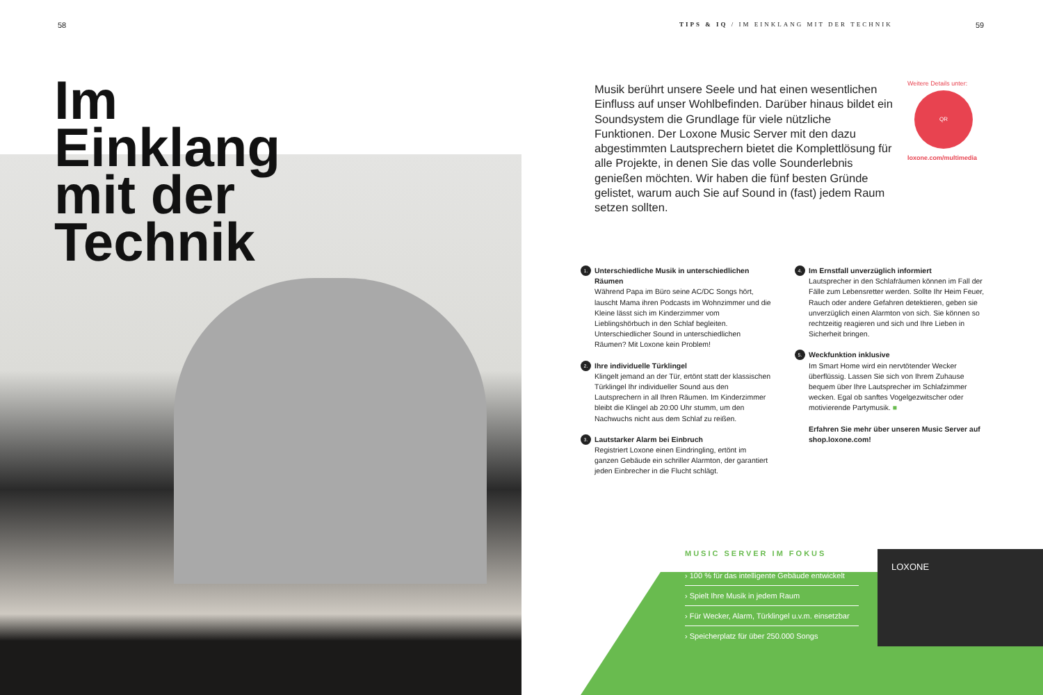58
TIPS & IQ / IM EINKLANG MIT DER TECHNIK
59
Im
Einklang
mit der
Technik
Musik berührt unsere Seele und hat einen wesentlichen Einfluss auf unser Wohlbefinden. Darüber hinaus bildet ein Soundsystem die Grundlage für viele nützliche Funktionen. Der Loxone Music Server mit den dazu abgestimmten Lautsprechern bietet die Komplettlösung für alle Projekte, in denen Sie das volle Sounderlebnis genießen möchten. Wir haben die fünf besten Gründe gelistet, warum auch Sie auf Sound in (fast) jedem Raum setzen sollten.
QR
Weitere Details unter:
loxone.com/multimedia
1. Unterschiedliche Musik in unterschiedlichen Räumen
Während Papa im Büro seine AC/DC Songs hört, lauscht Mama ihren Podcasts im Wohnzimmer und die Kleine lässt sich im Kinderzimmer vom Lieblingshörbuch in den Schlaf begleiten. Unterschiedlicher Sound in unterschiedlichen Räumen? Mit Loxone kein Problem!
2. Ihre individuelle Türklingel
Klingelt jemand an der Tür, ertönt statt der klassischen Türklingel Ihr individueller Sound aus den Lautsprechern in all Ihren Räumen. Im Kinderzimmer bleibt die Klingel ab 20:00 Uhr stumm, um den Nachwuchs nicht aus dem Schlaf zu reißen.
3. Lautstarker Alarm bei Einbruch
Registriert Loxone einen Eindringling, ertönt im ganzen Gebäude ein schriller Alarmton, der garantiert jeden Einbrecher in die Flucht schlägt.
4. Im Ernstfall unverzüglich informiert
Lautsprecher in den Schlafräumen können im Fall der Fälle zum Lebensretter werden. Sollte Ihr Heim Feuer, Rauch oder andere Gefahren detektieren, geben sie unverzüglich einen Alarmton von sich. Sie können so rechtzeitig reagieren und sich und Ihre Lieben in Sicherheit bringen.
5. Weckfunktion inklusive
Im Smart Home wird ein nervtötender Wecker überflüssig. Lassen Sie sich von Ihrem Zuhause bequem über Ihre Lautsprecher im Schlafzimmer wecken. Egal ob sanftes Vogelgezwitscher oder motivierende Partymusik. ■
Erfahren Sie mehr über unseren Music Server auf shop.loxone.com!
MUSIC SERVER IM FOKUS
› 100 % für das intelligente Gebäude entwickelt
› Spielt Ihre Musik in jedem Raum
› Für Wecker, Alarm, Türklingel u.v.m. einsetzbar
› Speicherplatz für über 250.000 Songs
LOXONE